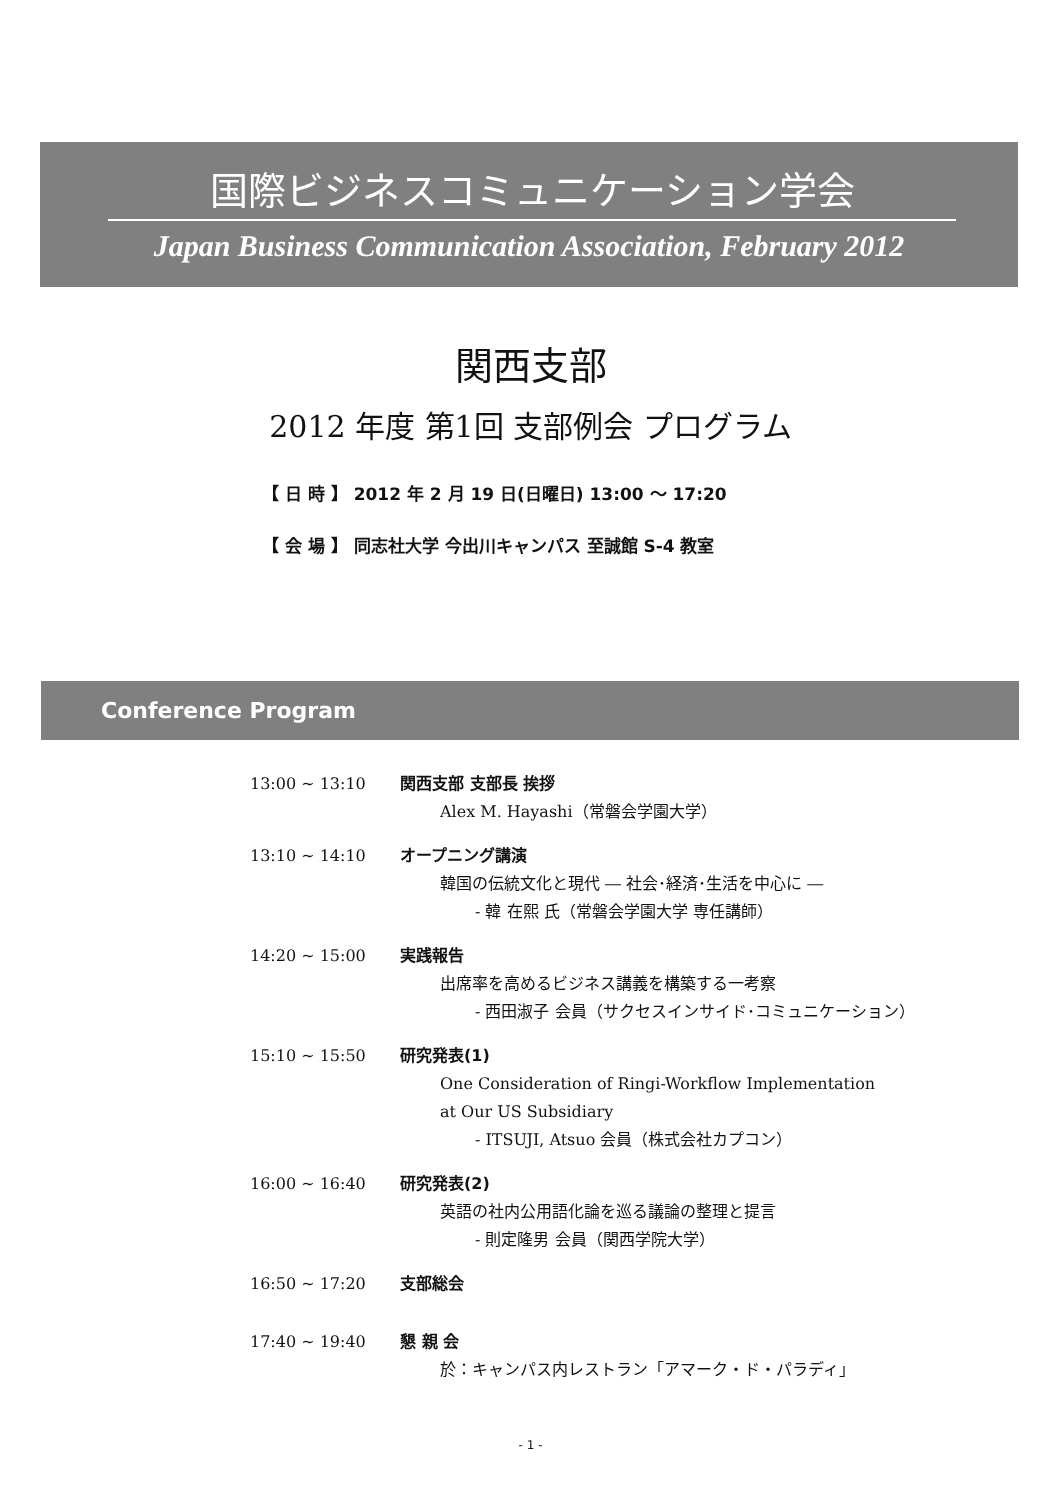国際ビジネスコミュニケーション学会
Japan Business Communication Association, February 2012
関西支部
2012 年度 第1回 支部例会 プログラム
【 日 時 】 2012 年 2 月 19 日(日曜日) 13:00 ～ 17:20
【 会 場 】 同志社大学 今出川キャンパス 至誠館 S-4 教室
Conference Program
13:00 ~ 13:10 関西支部 支部長 挨拶
Alex M. Hayashi（常磐会学園大学）
13:10 ~ 14:10 オープニング講演
韓国の伝統文化と現代 ― 社会･経済･生活を中心に ―
- 韓 在熙 氏（常磐会学園大学 専任講師）
14:20 ~ 15:00 実践報告
出席率を高めるビジネス講義を構築する一考察
- 西田淑子 会員（サクセスインサイド･コミュニケーション）
15:10 ~ 15:50 研究発表(1)
One Consideration of Ringi-Workflow Implementation
at Our US Subsidiary
- ITSUJI, Atsuo 会員（株式会社カプコン）
16:00 ~ 16:40 研究発表(2)
英語の社内公用語化論を巡る議論の整理と提言
- 則定隆男 会員（関西学院大学）
16:50 ~ 17:20 支部総会
17:40 ~ 19:40 懇 親 会
於：キャンパス内レストラン「アマーク・ド・パラディ」
- 1 -